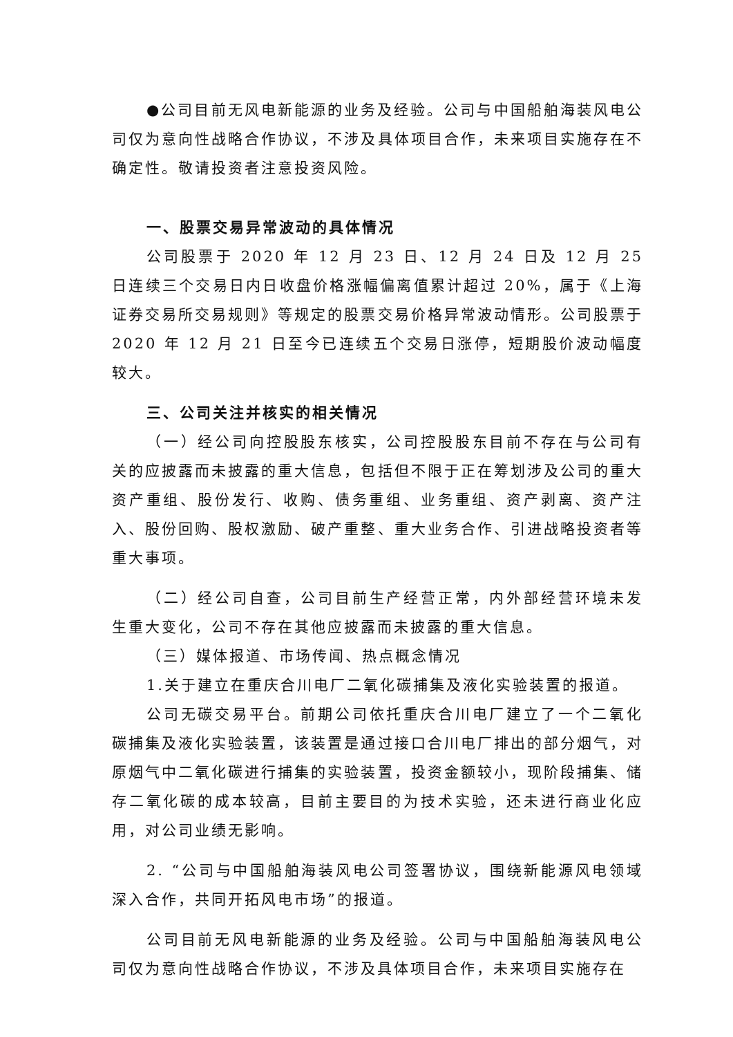●公司目前无风电新能源的业务及经验。公司与中国船舶海装风电公司仅为意向性战略合作协议，不涉及具体项目合作，未来项目实施存在不确定性。敬请投资者注意投资风险。
一、股票交易异常波动的具体情况
公司股票于 2020 年 12 月 23 日、12 月 24 日及 12 月 25 日连续三个交易日内日收盘价格涨幅偏离值累计超过 20%，属于《上海证券交易所交易规则》等规定的股票交易价格异常波动情形。公司股票于 2020 年 12 月 21 日至今已连续五个交易日涨停，短期股价波动幅度较大。
三、公司关注并核实的相关情况
（一）经公司向控股股东核实，公司控股股东目前不存在与公司有关的应披露而未披露的重大信息，包括但不限于正在筹划涉及公司的重大资产重组、股份发行、收购、债务重组、业务重组、资产剥离、资产注入、股份回购、股权激励、破产重整、重大业务合作、引进战略投资者等重大事项。
（二）经公司自查，公司目前生产经营正常，内外部经营环境未发生重大变化，公司不存在其他应披露而未披露的重大信息。
（三）媒体报道、市场传闻、热点概念情况
1.关于建立在重庆合川电厂二氧化碳捕集及液化实验装置的报道。
公司无碳交易平台。前期公司依托重庆合川电厂建立了一个二氧化碳捕集及液化实验装置，该装置是通过接口合川电厂排出的部分烟气，对原烟气中二氧化碳进行捕集的实验装置，投资金额较小，现阶段捕集、储存二氧化碳的成本较高，目前主要目的为技术实验，还未进行商业化应用，对公司业绩无影响。
2. “公司与中国船舶海装风电公司签署协议，围绕新能源风电领域深入合作，共同开拓风电市场”的报道。
公司目前无风电新能源的业务及经验。公司与中国船舶海装风电公司仅为意向性战略合作协议，不涉及具体项目合作，未来项目实施存在